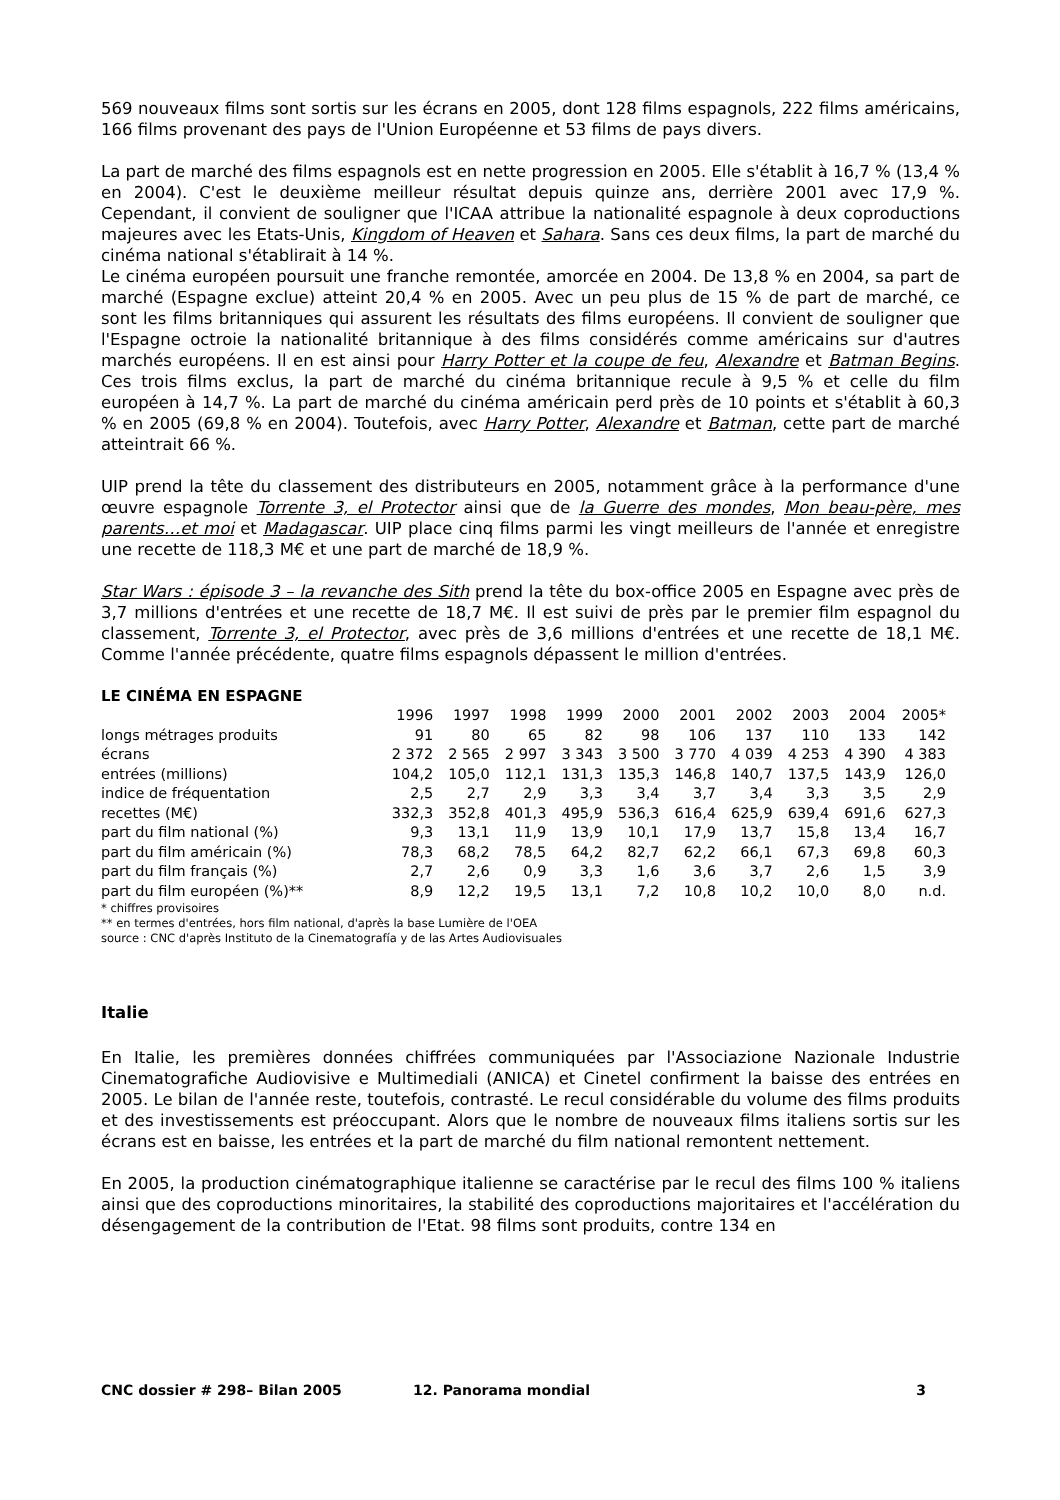569 nouveaux films sont sortis sur les écrans en 2005, dont 128 films espagnols, 222 films américains, 166 films provenant des pays de l'Union Européenne et 53 films de pays divers.
La part de marché des films espagnols est en nette progression en 2005. Elle s'établit à 16,7 % (13,4 % en 2004). C'est le deuxième meilleur résultat depuis quinze ans, derrière 2001 avec 17,9 %. Cependant, il convient de souligner que l'ICAA attribue la nationalité espagnole à deux coproductions majeures avec les Etats-Unis, Kingdom of Heaven et Sahara. Sans ces deux films, la part de marché du cinéma national s'établirait à 14 %.
Le cinéma européen poursuit une franche remontée, amorcée en 2004. De 13,8 % en 2004, sa part de marché (Espagne exclue) atteint 20,4 % en 2005. Avec un peu plus de 15 % de part de marché, ce sont les films britanniques qui assurent les résultats des films européens. Il convient de souligner que l'Espagne octroie la nationalité britannique à des films considérés comme américains sur d'autres marchés européens. Il en est ainsi pour Harry Potter et la coupe de feu, Alexandre et Batman Begins. Ces trois films exclus, la part de marché du cinéma britannique recule à 9,5 % et celle du film européen à 14,7 %. La part de marché du cinéma américain perd près de 10 points et s'établit à 60,3 % en 2005 (69,8 % en 2004). Toutefois, avec Harry Potter, Alexandre et Batman, cette part de marché atteintrait 66 %.
UIP prend la tête du classement des distributeurs en 2005, notamment grâce à la performance d'une œuvre espagnole Torrente 3, el Protector ainsi que de la Guerre des mondes, Mon beau-père, mes parents…et moi et Madagascar. UIP place cinq films parmi les vingt meilleurs de l'année et enregistre une recette de 118,3 M€ et une part de marché de 18,9 %.
Star Wars : épisode 3 – la revanche des Sith prend la tête du box-office 2005 en Espagne avec près de 3,7 millions d'entrées et une recette de 18,7 M€. Il est suivi de près par le premier film espagnol du classement, Torrente 3, el Protector, avec près de 3,6 millions d'entrées et une recette de 18,1 M€. Comme l'année précédente, quatre films espagnols dépassent le million d'entrées.
LE CINÉMA EN ESPAGNE
| | 1996 | 1997 | 1998 | 1999 | 2000 | 2001 | 2002 | 2003 | 2004 | 2005* |
| longs métrages produits | 91 | 80 | 65 | 82 | 98 | 106 | 137 | 110 | 133 | 142 |
| écrans | 2 372 | 2 565 | 2 997 | 3 343 | 3 500 | 3 770 | 4 039 | 4 253 | 4 390 | 4 383 |
| entrées (millions) | 104,2 | 105,0 | 112,1 | 131,3 | 135,3 | 146,8 | 140,7 | 137,5 | 143,9 | 126,0 |
| indice de fréquentation | 2,5 | 2,7 | 2,9 | 3,3 | 3,4 | 3,7 | 3,4 | 3,3 | 3,5 | 2,9 |
| recettes (M€) | 332,3 | 352,8 | 401,3 | 495,9 | 536,3 | 616,4 | 625,9 | 639,4 | 691,6 | 627,3 |
| part du film national (%) | 9,3 | 13,1 | 11,9 | 13,9 | 10,1 | 17,9 | 13,7 | 15,8 | 13,4 | 16,7 |
| part du film américain (%) | 78,3 | 68,2 | 78,5 | 64,2 | 82,7 | 62,2 | 66,1 | 67,3 | 69,8 | 60,3 |
| part du film français (%) | 2,7 | 2,6 | 0,9 | 3,3 | 1,6 | 3,6 | 3,7 | 2,6 | 1,5 | 3,9 |
| part du film européen (%)** | 8,9 | 12,2 | 19,5 | 13,1 | 7,2 | 10,8 | 10,2 | 10,0 | 8,0 | n.d. |
* chiffres provisoires
** en termes d'entrées, hors film national, d'après la base Lumière de l'OEA
source : CNC d'après Instituto de la Cinematografía y de las Artes Audiovisuales
Italie
En Italie, les premières données chiffrées communiquées par l'Associazione Nazionale Industrie Cinematografiche Audiovisive e Multimediali (ANICA) et Cinetel confirment la baisse des entrées en 2005. Le bilan de l'année reste, toutefois, contrasté. Le recul considérable du volume des films produits et des investissements est préoccupant. Alors que le nombre de nouveaux films italiens sortis sur les écrans est en baisse, les entrées et la part de marché du film national remontent nettement.
En 2005, la production cinématographique italienne se caractérise par le recul des films 100 % italiens ainsi que des coproductions minoritaires, la stabilité des coproductions majoritaires et l'accélération du désengagement de la contribution de l'Etat. 98 films sont produits, contre 134 en
CNC dossier # 298– Bilan 2005 12. Panorama mondial 3